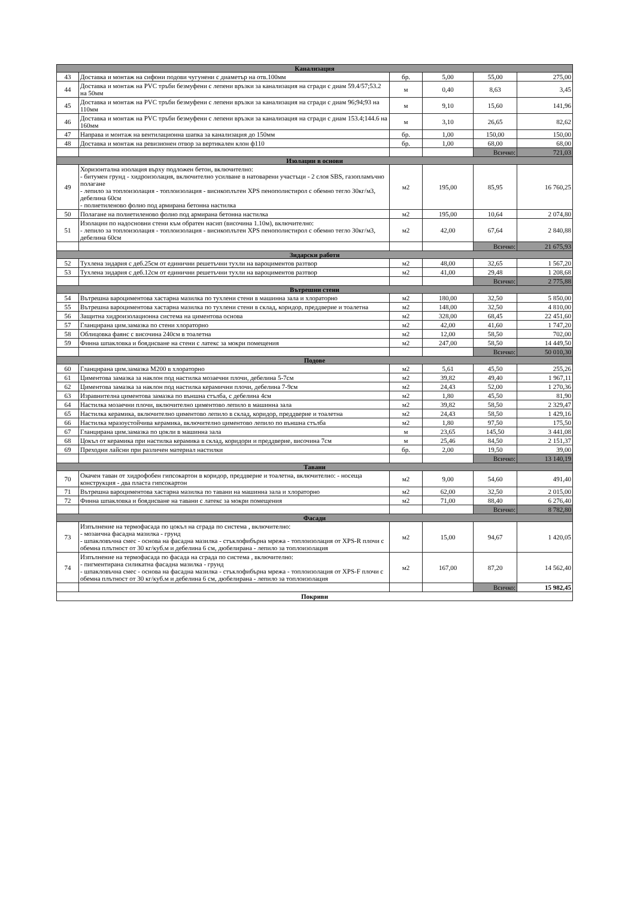| Канализация | | | | | |
| --- | --- | --- | --- | --- | --- |
| 43 | Доставка и монтаж на сифони подови чугунени с диаметър на отв.100мм | бр. | 5,00 | 55,00 | 275,00 |
| 44 | Доставка и монтаж на PVC тръби безмуфени с лепени връзки за канализация на сгради с диам 59.4/57;53.2 на 50мм | м | 0,40 | 8,63 | 3,45 |
| 45 | Доставка и монтаж на PVC тръби безмуфени с лепени връзки за канализация на сгради с диам 96;94;93 на 110мм | м | 9,10 | 15,60 | 141,96 |
| 46 | Доставка и монтаж на PVC тръби безмуфени с лепени връзки за канализация на сгради с диам 153.4;144.6 на 160мм | м | 3,10 | 26,65 | 82,62 |
| 47 | Направа и монтаж на вентилационна шапка за канализация до 150мм | бр. | 1,00 | 150,00 | 150,00 |
| 48 | Доставка и монтаж на ревизионен отвор за вертикален клон ф110 | бр. | 1,00 | 68,00 | 68,00 |
| | | | | Всичко: | 721,03 |
| Изолации в основи | | | | | |
| 49 | Хоризонтална изолация върху подложен бетон, включително: - битумен грунд - хидроизолация, включително усилване в натоварени участъци - 2 слоя SBS, газопламъчно полагане - лепило за топлоизолация - топлоизолация - висикоплътен XPS пенополистирол с обемно тегло 30кг/м3, дебелина 60см - полиетиленово фолио под армирана бетонна настилка | м2 | 195,00 | 85,95 | 16 760,25 |
| 50 | Полагане на полиетиленово фолио под армирана бетонна настилка | м2 | 195,00 | 10,64 | 2 074,80 |
| 51 | Изолации по надосновни стени към обратен насип (височина 1.10м), включително: - лепило за топлоизолация - топлоизолация - висикоплътен XPS пенополистирол с обемно тегло 30кг/м3, дебелина 60см | м2 | 42,00 | 67,64 | 2 840,88 |
| | | | | Всичко: | 21 675,93 |
| Зидарски работи | | | | | |
| 52 | Тухлена зидария с деб.25см от единични решетъчни тухли на вароциментов разтвор | м2 | 48,00 | 32,65 | 1 567,20 |
| 53 | Тухлена зидария с деб.12см от единични решетъчни тухли на вароциментов разтвор | м2 | 41,00 | 29,48 | 1 208,68 |
| | | | | Всичко: | 2 775,88 |
| Вътрешни стени | | | | | |
| 54 | Вътрешна вароциментова хастарна мазилка по тухлени стени в машинна зала и хлораторно | м2 | 180,00 | 32,50 | 5 850,00 |
| 55 | Вътрешна вароциментова хастарна мазилка по тухлени стени в склад, коридор, преддверие и тоалетна | м2 | 148,00 | 32,50 | 4 810,00 |
| 56 | Защитна хидроизолационна система на циментова основа | м2 | 328,00 | 68,45 | 22 451,60 |
| 57 | Гланцирана цим.замазка по стени хлораторно | м2 | 42,00 | 41,60 | 1 747,20 |
| 58 | Облицовка фаянс с височина 240см в тоалетна | м2 | 12,00 | 58,50 | 702,00 |
| 59 | Финна шпакловка и боядисване на стени с латекс за мокри помещения | м2 | 247,00 | 58,50 | 14 449,50 |
| | | | | Всичко: | 50 010,30 |
| Подове | | | | | |
| 60 | Гланцирана цим.замазка М200 в хлораторно | м2 | 5,61 | 45,50 | 255,26 |
| 61 | Циментова замазка за наклон под настилка мозаечни плочи, дебелина 5-7см | м2 | 39,82 | 49,40 | 1 967,11 |
| 62 | Циментова замазка за наклон под настилка керамични плочи, дебелина 7-9см | м2 | 24,43 | 52,00 | 1 270,36 |
| 63 | Изравнителна циментова замазка по външна стълба, с дебелина 4см | м2 | 1,80 | 45,50 | 81,90 |
| 64 | Настилка мозаечни плочи, включително циментово лепило в машинна зала | м2 | 39,82 | 58,50 | 2 329,47 |
| 65 | Настилка керамика, включително циментово лепило в склад, коридор, преддверие и тоалетна | м2 | 24,43 | 58,50 | 1 429,16 |
| 66 | Настилка мразоустойчива керамика, включително циментово лепило по външна стълба | м2 | 1,80 | 97,50 | 175,50 |
| 67 | Гланцирана цим.замазка по цокли в машинна зала | м | 23,65 | 145,50 | 3 441,08 |
| 68 | Цокъл от керамика при настилка керамика в склад, коридори и преддверие, височина 7см | м | 25,46 | 84,50 | 2 151,37 |
| 69 | Преходни лайсни при различен материал настилки | бр. | 2,00 | 19,50 | 39,00 |
| | | | | Всичко: | 13 140,19 |
| Тавани | | | | | |
| 70 | Окачен таван от хидрофобен гипсокартон в коридор, преддверие и тоалетна, включително: - носеща конструкция - два пласта гипсокартон | м2 | 9,00 | 54,60 | 491,40 |
| 71 | Вътрешна вароциментова хастарна мазилка по тавани на машинна зала и хлораторно | м2 | 62,00 | 32,50 | 2 015,00 |
| 72 | Финна шпакловка и боядисване на тавани с латекс за мокри помещения | м2 | 71,00 | 88,40 | 6 276,40 |
| | | | | Всичко: | 8 782,80 |
| Фасади | | | | | |
| 73 | Изпълнение на термофасада по цокъл на сграда по система , включително: - мозаична фасадна мазилка - грунд - шпакловъчна смес - основа на фасадна мазилка - стъклофибърна мрежа - топлоизолация от XPS-R плочи с обемна плътност от 30 кг/куб.м и дебелина 6 см, дюбелирана - лепило за топлоизолация | м2 | 15,00 | 94,67 | 1 420,05 |
| 74 | Изпълнение на термофасада по фасада на сграда по система , включително: - пигментирана силикатна фасадна мазилка - грунд - шпакловъчна смес - основа на фасадна мазилка - стъклофибърна мрежа - топлоизолация от XPS-F плочи с обемна плътност от 30 кг/куб.м и дебелина 6 см, дюбелирана - лепило за топлоизолация | м2 | 167,00 | 87,20 | 14 562,40 |
| | | | | Всичко: | 15 982,45 |
| Покриви | | | | | |